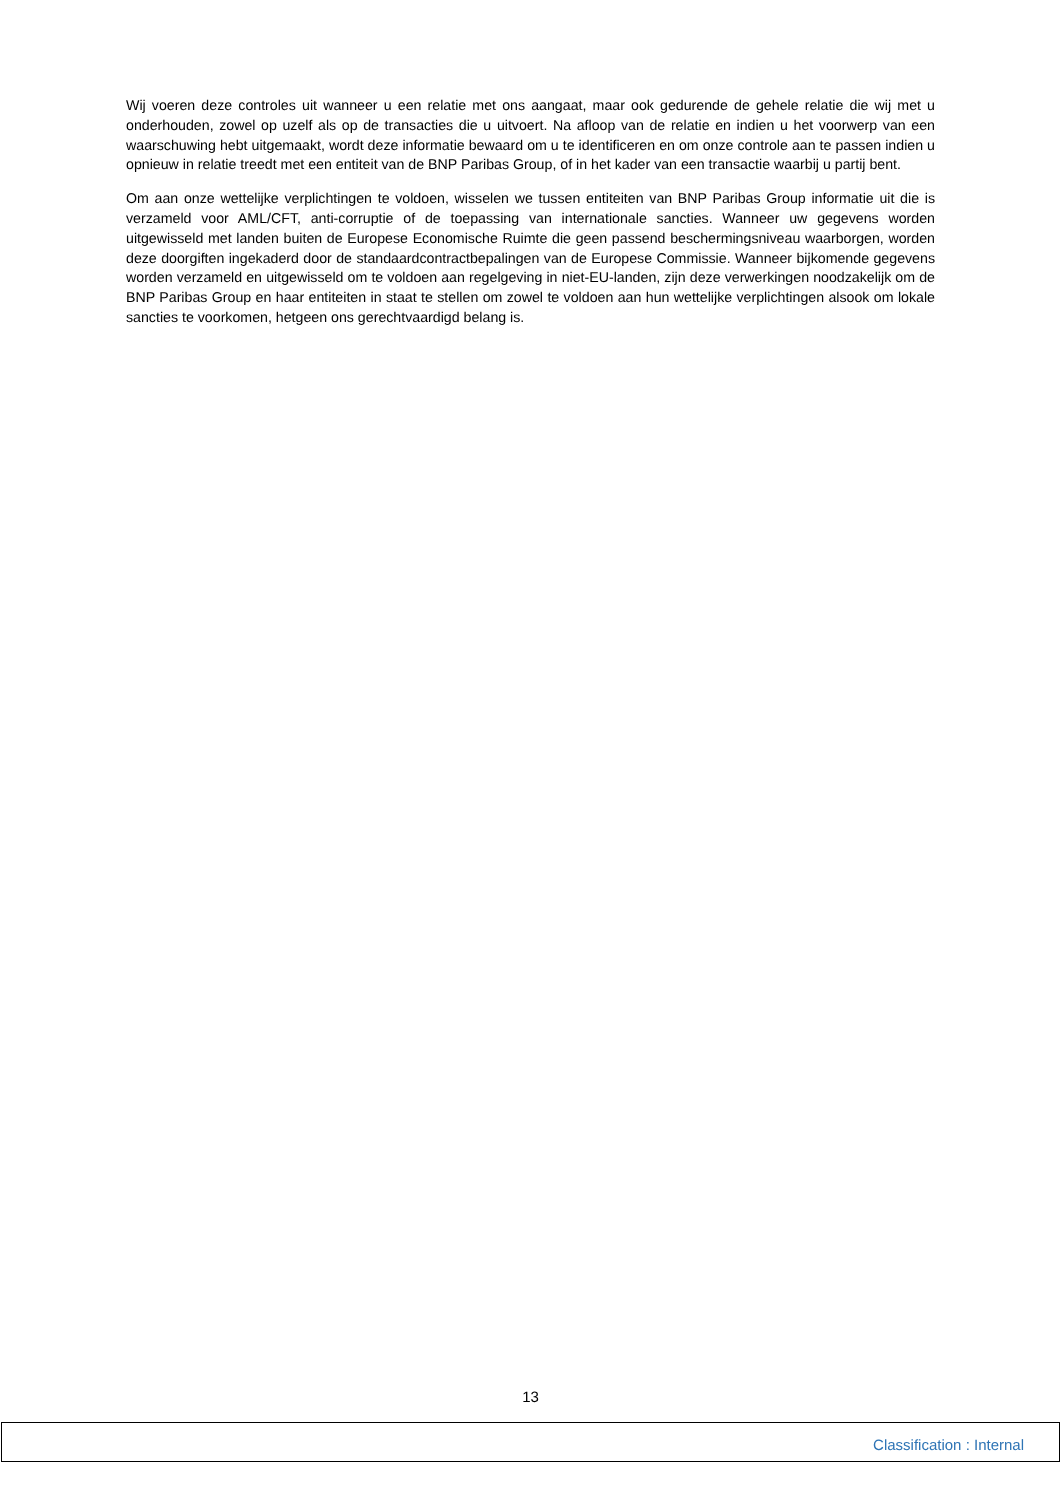Wij voeren deze controles uit wanneer u een relatie met ons aangaat, maar ook gedurende de gehele relatie die wij met u onderhouden, zowel op uzelf als op de transacties die u uitvoert. Na afloop van de relatie en indien u het voorwerp van een waarschuwing hebt uitgemaakt, wordt deze informatie bewaard om u te identificeren en om onze controle aan te passen indien u opnieuw in relatie treedt met een entiteit van de BNP Paribas Group, of in het kader van een transactie waarbij u partij bent.
Om aan onze wettelijke verplichtingen te voldoen, wisselen we tussen entiteiten van BNP Paribas Group informatie uit die is verzameld voor AML/CFT, anti-corruptie of de toepassing van internationale sancties. Wanneer uw gegevens worden uitgewisseld met landen buiten de Europese Economische Ruimte die geen passend beschermingsniveau waarborgen, worden deze doorgiften ingekaderd door de standaardcontractbepalingen van de Europese Commissie. Wanneer bijkomende gegevens worden verzameld en uitgewisseld om te voldoen aan regelgeving in niet-EU-landen, zijn deze verwerkingen noodzakelijk om de BNP Paribas Group en haar entiteiten in staat te stellen om zowel te voldoen aan hun wettelijke verplichtingen alsook om lokale sancties te voorkomen, hetgeen ons gerechtvaardigd belang is.
13
Classification : Internal